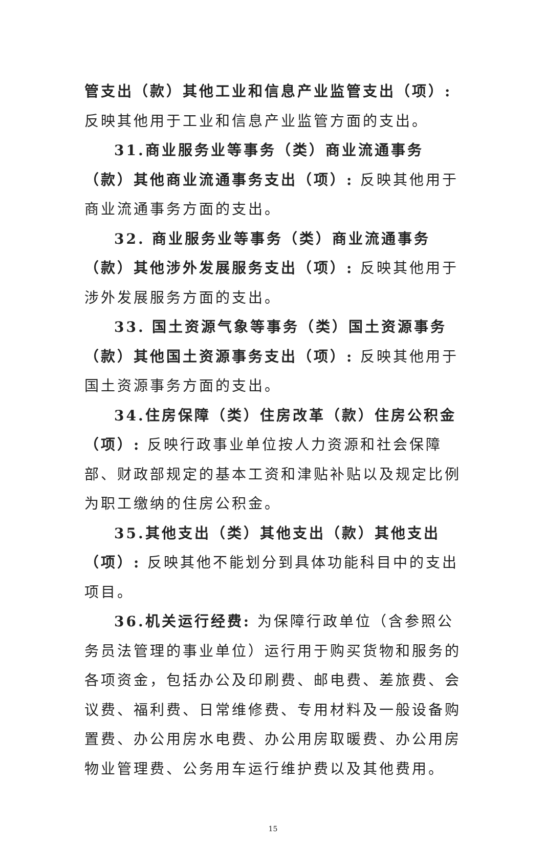管支出（款）其他工业和信息产业监管支出（项）: 反映其他用于工业和信息产业监管方面的支出。
31.商业服务业等事务（类）商业流通事务（款）其他商业流通事务支出（项）: 反映其他用于商业流通事务方面的支出。
32. 商业服务业等事务（类）商业流通事务（款）其他涉外发展服务支出（项）: 反映其他用于涉外发展服务方面的支出。
33. 国土资源气象等事务（类）国土资源事务（款）其他国土资源事务支出（项）: 反映其他用于国土资源事务方面的支出。
34.住房保障（类）住房改革（款）住房公积金（项）: 反映行政事业单位按人力资源和社会保障部、财政部规定的基本工资和津贴补贴以及规定比例为职工缴纳的住房公积金。
35.其他支出（类）其他支出（款）其他支出（项）: 反映其他不能划分到具体功能科目中的支出项目。
36.机关运行经费: 为保障行政单位（含参照公务员法管理的事业单位）运行用于购买货物和服务的各项资金，包括办公及印刷费、邮电费、差旅费、会议费、福利费、日常维修费、专用材料及一般设备购置费、办公用房水电费、办公用房取暖费、办公用房物业管理费、公务用车运行维护费以及其他费用。
15